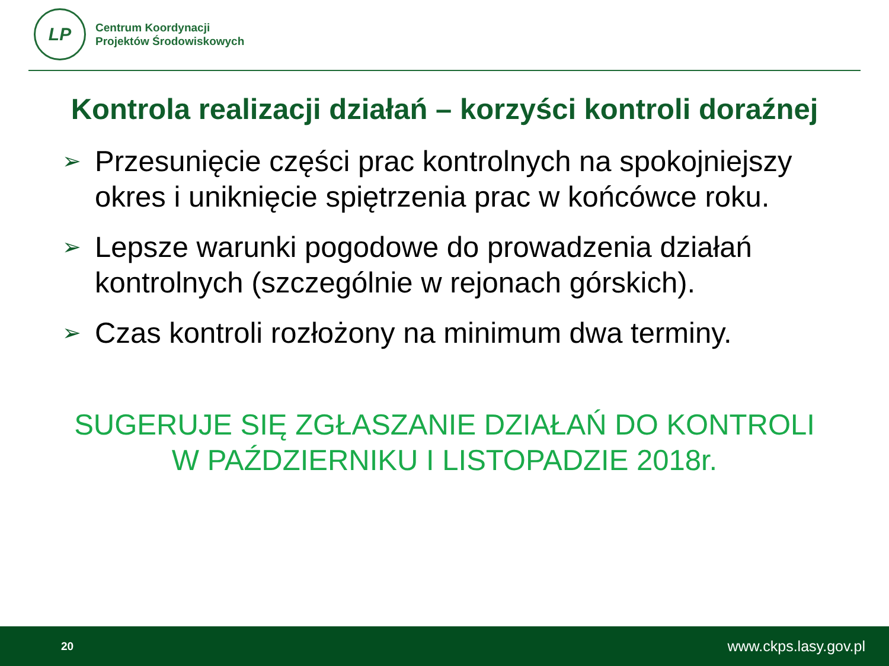LP
Centrum Koordynacji
Projektów Środowiskowych
Kontrola realizacji działań – korzyści kontroli doraźnej
➢ Przesunięcie części prac kontrolnych na spokojniejszy okres i uniknięcie spiętrzenia prac w końcówce roku.
➢ Lepsze warunki pogodowe do prowadzenia działań kontrolnych (szczególnie w rejonach górskich).
➢ Czas kontroli rozłożony na minimum dwa terminy.
SUGERUJE SIĘ ZGŁASZANIE DZIAŁAŃ DO KONTROLI
W PAŹDZIERNIKU I LISTOPADZIE 2018r.
20 www.ckps.lasy.gov.pl